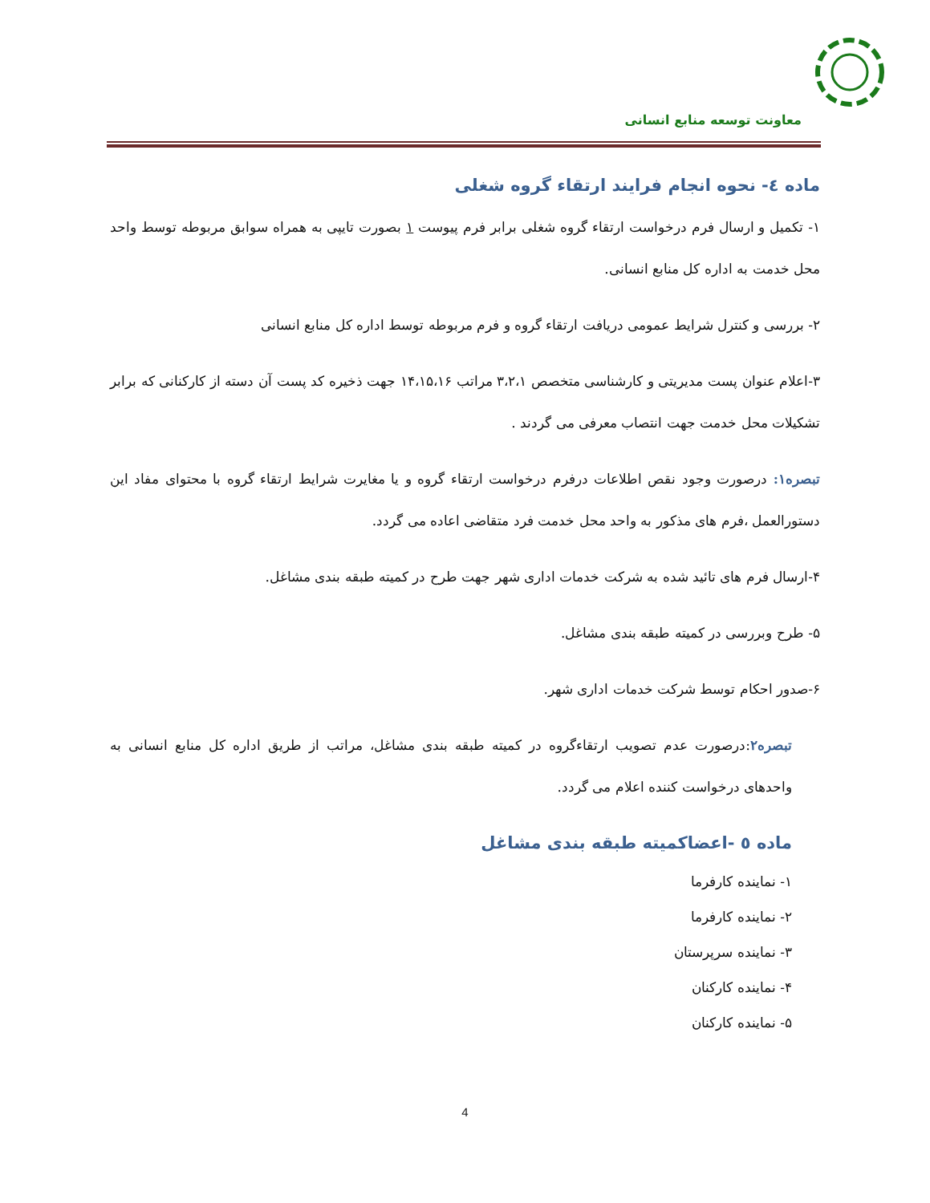معاونت توسعه منابع انسانی
ماده ٤- نحوه انجام فرایند ارتقاء گروه شغلی
۱- تکمیل و ارسال فرم درخواست ارتقاء گروه شغلی برابر فرم پیوست ۱ بصورت تایپی به همراه سوابق مربوطه توسط واحد محل خدمت به اداره کل منابع انسانی.
۲- بررسی و کنترل شرایط عمومی دریافت ارتقاء گروه و فرم مربوطه توسط اداره کل منابع انسانی
۳-اعلام عنوان پست مدیریتی و کارشناسی متخصص ۳،۲،۱ مراتب ۱۴،۱۵،۱۶ جهت ذخیره کد پست آن دسته از کارکنانی که برابر تشکیلات محل خدمت جهت انتصاب معرفی می گردند .
تبصره۱: درصورت وجود نقص اطلاعات درفرم درخواست ارتقاء گروه و یا مغایرت شرایط ارتقاء گروه با محتوای مفاد این دستورالعمل ،فرم های مذکور به واحد محل خدمت فرد متقاضی اعاده می گردد.
۴-ارسال فرم های تائید شده به شرکت خدمات اداری شهر جهت طرح در کمیته طبقه بندی مشاغل.
۵- طرح وبررسی در کمیته طبقه بندی مشاغل.
۶-صدور احکام توسط شرکت خدمات اداری شهر.
تبصره۲:درصورت عدم تصویب ارتقاءگروه در کمیته طبقه بندی مشاغل، مراتب از طریق اداره کل منابع انسانی به واحدهای درخواست کننده اعلام می گردد.
ماده ٥ -اعضاکمیته طبقه بندی مشاغل
۱- نماینده کارفرما
۲- نماینده کارفرما
۳- نماینده سرپرستان
۴- نماینده کارکنان
۵- نماینده کارکنان
4